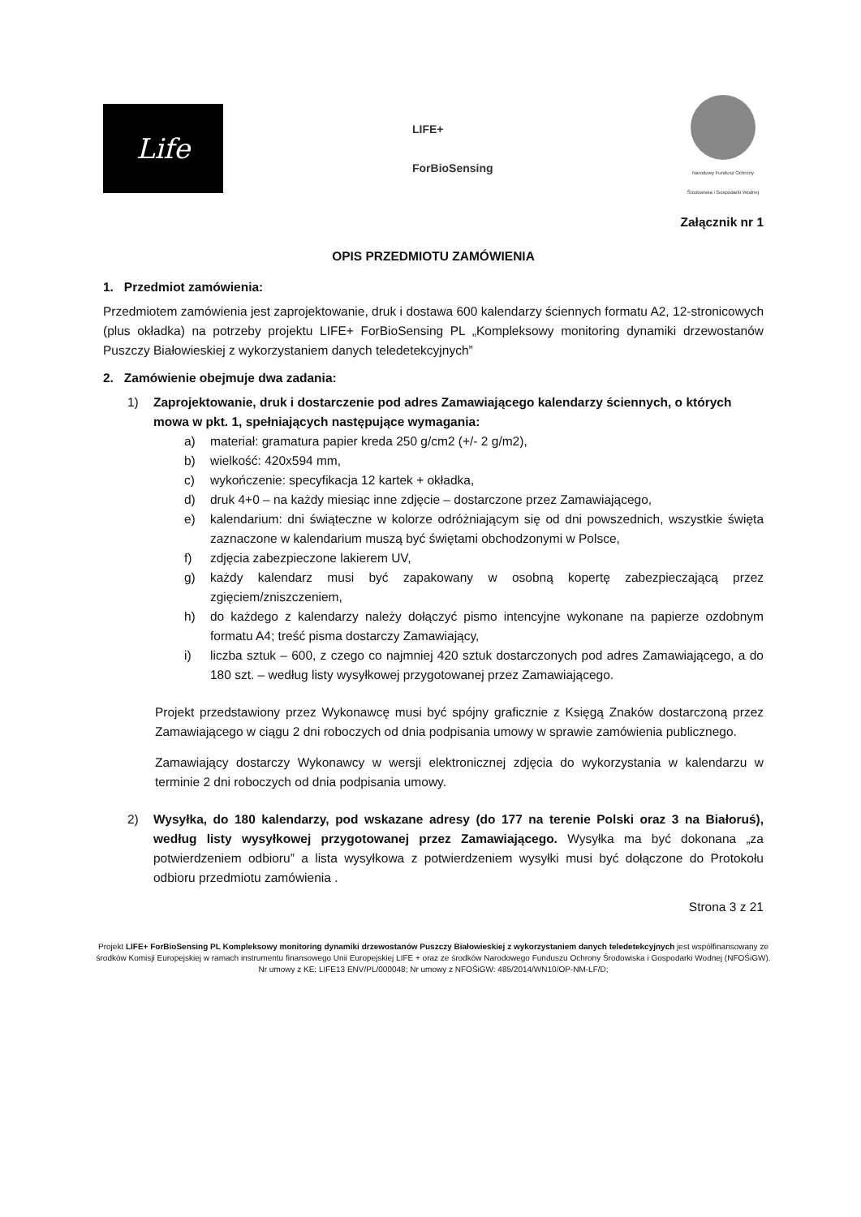Life
LIFE+
ForBioSensing
Narodowy Fundusz Ochrony Środowiska i Gospodarki Wodnej
Załącznik nr 1
OPIS PRZEDMIOTU ZAMÓWIENIA
1. Przedmiot zamówienia:
Przedmiotem zamówienia jest zaprojektowanie, druk i dostawa 600 kalendarzy ściennych formatu A2, 12-stronicowych (plus okładka) na potrzeby projektu LIFE+ ForBioSensing PL „Kompleksowy monitoring dynamiki drzewostanów Puszczy Białowieskiej z wykorzystaniem danych teledetekcyjnych”
2. Zamówienie obejmuje dwa zadania:
1) Zaprojektowanie, druk i dostarczenie pod adres Zamawiającego kalendarzy ściennych, o których mowa w pkt. 1, spełniających następujące wymagania:
a) materiał: gramatura papier kreda 250 g/cm2 (+/- 2 g/m2),
b) wielkość: 420x594 mm,
c) wykończenie: specyfikacja 12 kartek + okładka,
d) druk 4+0 – na każdy miesiąc inne zdjęcie – dostarczone przez Zamawiającego,
e) kalendarium: dni świąteczne w kolorze odróżniającym się od dni powszednich, wszystkie święta zaznaczone w kalendarium muszą być świętami obchodzonymi w Polsce,
f) zdjęcia zabezpieczone lakierem UV,
g) każdy kalendarz musi być zapakowany w osobną kopertę zabezpieczającą przez zgięciem/zniszczeniem,
h) do każdego z kalendarzy należy dołączyć pismo intencyjne wykonane na papierze ozdobnym formatu A4; treść pisma dostarczy Zamawiający,
i) liczba sztuk – 600, z czego co najmniej 420 sztuk dostarczonych pod adres Zamawiającego, a do 180 szt. – według listy wysyłkowej przygotowanej przez Zamawiającego.
Projekt przedstawiony przez Wykonawcę musi być spójny graficznie z Księgą Znaków dostarczoną przez Zamawiającego w ciągu 2 dni roboczych od dnia podpisania umowy w sprawie zamówienia publicznego.
Zamawiający dostarczy Wykonawcy w wersji elektronicznej zdjęcia do wykorzystania w kalendarzu w terminie 2 dni roboczych od dnia podpisania umowy.
2) Wysyłka, do 180 kalendarzy, pod wskazane adresy (do 177 na terenie Polski oraz 3 na Białoruś), według listy wysyłkowej przygotowanej przez Zamawiającego. Wysyłka ma być dokonana „za potwierdzeniem odbioru” a lista wysyłkowa z potwierdzeniem wysyłki musi być dołączone do Protokołu odbioru przedmiotu zamówienia .
Strona 3 z 21
Projekt LIFE+ ForBioSensing PL Kompleksowy monitoring dynamiki drzewostanów Puszczy Białowieskiej z wykorzystaniem danych teledetekcyjnych jest współfinansowany ze środków Komisji Europejskiej w ramach instrumentu finansowego Unii Europejskiej LIFE + oraz ze środków Narodowego Funduszu Ochrony Środowiska i Gospodarki Wodnej (NFOŚiGW).
Nr umowy z KE: LIFE13 ENV/PL/000048; Nr umowy z NFOŚiGW: 485/2014/WN10/OP-NM-LF/D;